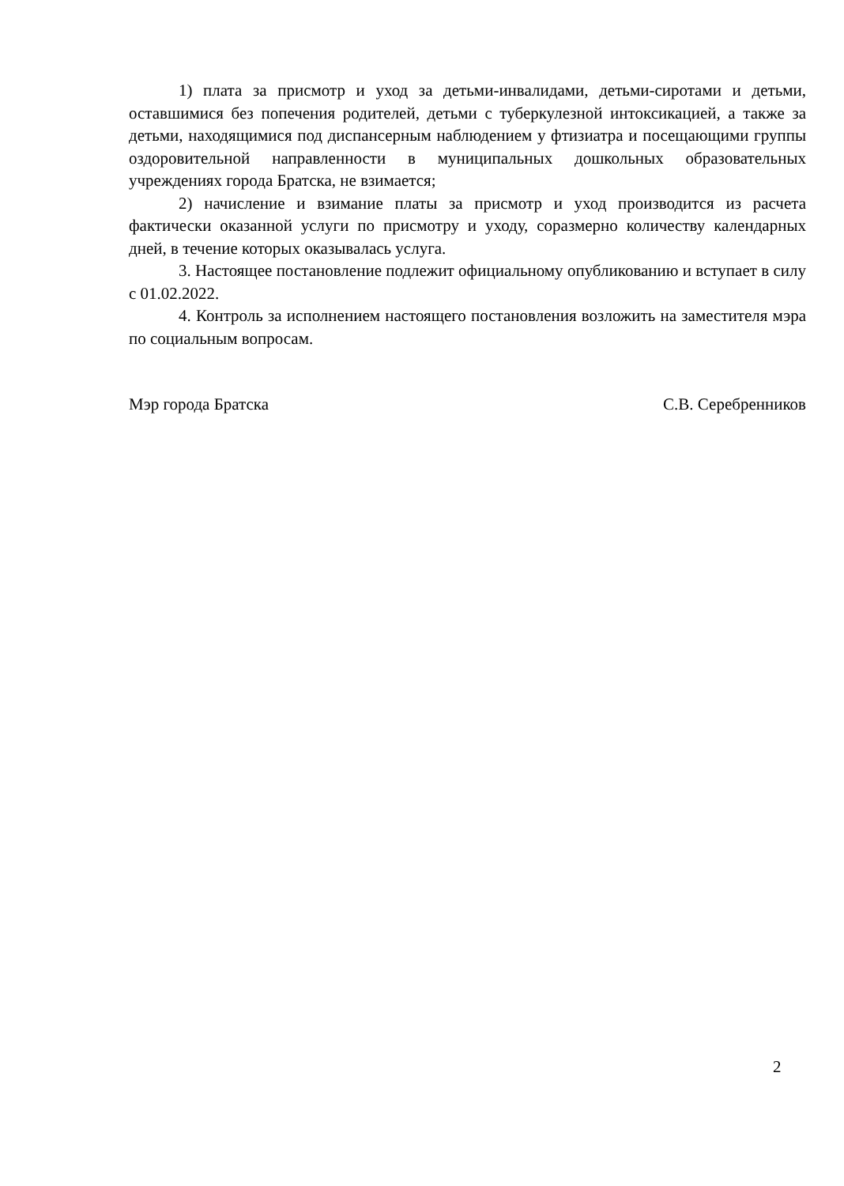1) плата за присмотр и уход за детьми-инвалидами, детьми-сиротами и детьми, оставшимися без попечения родителей, детьми с туберкулезной интоксикацией, а также за детьми, находящимися под диспансерным наблюдением у фтизиатра и посещающими группы оздоровительной направленности в муниципальных дошкольных образовательных учреждениях города Братска, не взимается;
2) начисление и взимание платы за присмотр и уход производится из расчета фактически оказанной услуги по присмотру и уходу, соразмерно количеству календарных дней, в течение которых оказывалась услуга.
3. Настоящее постановление подлежит официальному опубликованию и вступает в силу с 01.02.2022.
4. Контроль за исполнением настоящего постановления возложить на заместителя мэра по социальным вопросам.
Мэр города Братска С.В. Серебренников
2